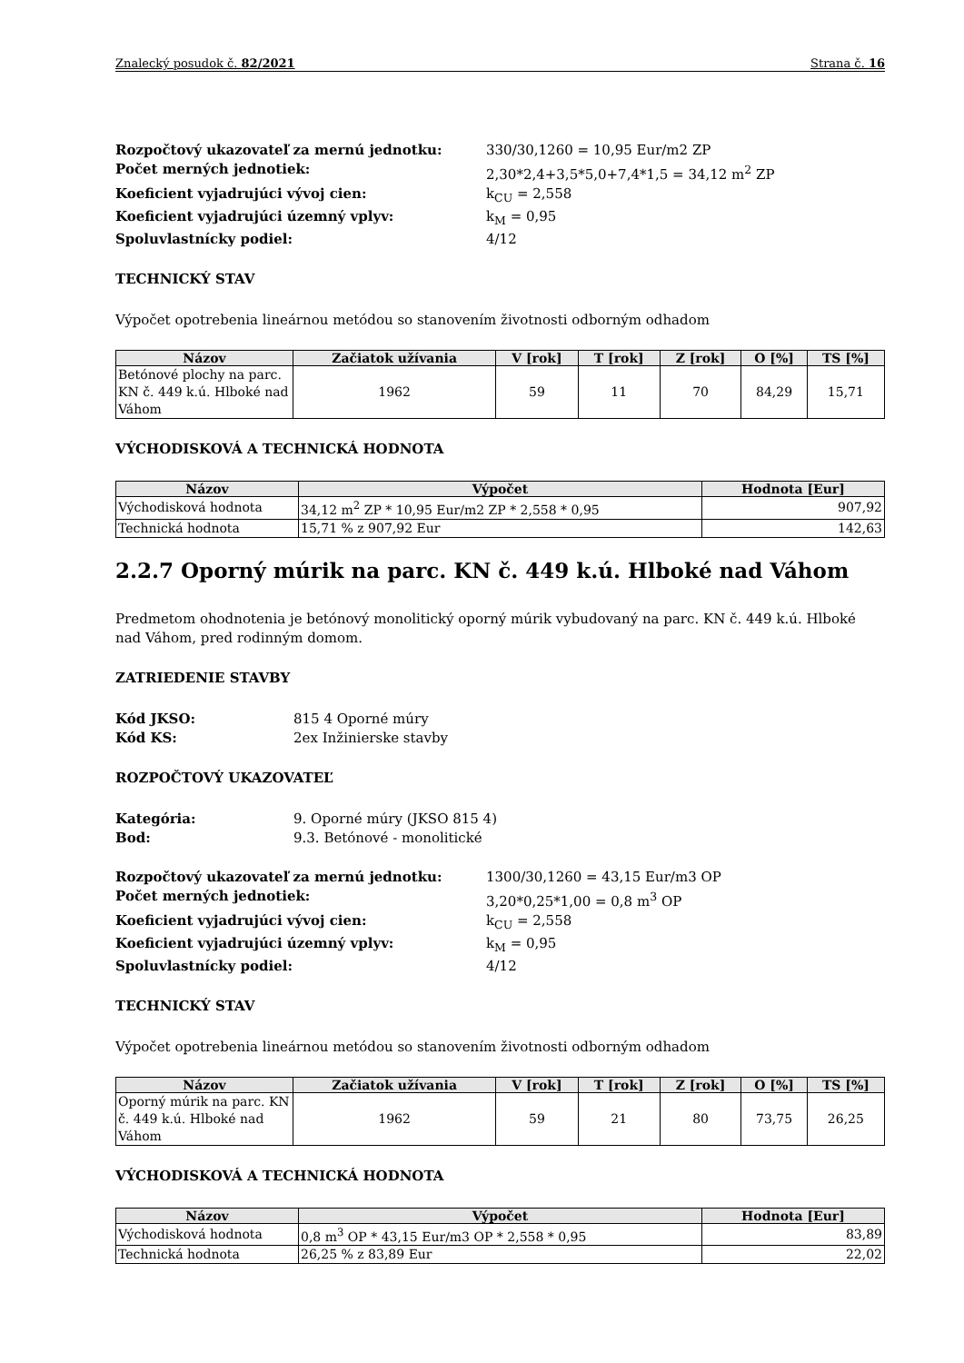Znalecký posudok č. 82/2021 Strana č. 16
Rozpočtový ukazovateľ za mernú jednotku: 330/30,1260 = 10,95 Eur/m2 ZP Počet merných jednotiek: 2,30*2,4+3,5*5,0+7,4*1,5 = 34,12 m<sup>2</sup> ZP Koeficient vyjadrujúci vývoj cien: k<sub>CU</sub> = 2,558 Koeficient vyjadrujúci územný vplyv: k<sub>M</sub> = 0,95 Spoluvlastnícky podiel: 4/12
TECHNICKÝ STAV
Výpočet opotrebenia lineárnou metódou so stanovením životnosti odborným odhadom
| Názov | Začiatok užívania | V [rok] | T [rok] | Z [rok] | O [%] | TS [%] |
| --- | --- | --- | --- | --- | --- | --- |
| Betónové plochy na parc. KN č. 449 k.ú. Hlboké nad Váhom | 1962 | 59 | 11 | 70 | 84,29 | 15,71 |
VÝCHODISKOVÁ A TECHNICKÁ HODNOTA
| Názov | Výpočet | Hodnota [Eur] |
| --- | --- | --- |
| Východisková hodnota | 34,12 m<sup>2</sup> ZP * 10,95 Eur/m2 ZP * 2,558 * 0,95 | 907,92 |
| Technická hodnota | 15,71 % z 907,92 Eur | 142,63 |
2.2.7 Oporný múrik na parc. KN č. 449 k.ú. Hlboké nad Váhom
Predmetom ohodnotenia je betónový monolitický oporný múrik vybudovaný na parc. KN č. 449 k.ú. Hlboké nad Váhom, pred rodinným domom.
ZATRIEDENIE STAVBY
Kód JKSO: 815 4 Oporné múry Kód KS: 2ex Inžinierske stavby
ROZPOČTOVÝ UKAZOVATEĽ
Kategória: 9. Oporné múry (JKSO 815 4) Bod: 9.3. Betónové - monolitické
Rozpočtový ukazovateľ za mernú jednotku: 1300/30,1260 = 43,15 Eur/m3 OP Počet merných jednotiek: 3,20*0,25*1,00 = 0,8 m<sup>3</sup> OP Koeficient vyjadrujúci vývoj cien: k<sub>CU</sub> = 2,558 Koeficient vyjadrujúci územný vplyv: k<sub>M</sub> = 0,95 Spoluvlastnícky podiel: 4/12
TECHNICKÝ STAV
Výpočet opotrebenia lineárnou metódou so stanovením životnosti odborným odhadom
| Názov | Začiatok užívania | V [rok] | T [rok] | Z [rok] | O [%] | TS [%] |
| --- | --- | --- | --- | --- | --- | --- |
| Oporný múrik na parc. KN č. 449 k.ú. Hlboké nad Váhom | 1962 | 59 | 21 | 80 | 73,75 | 26,25 |
VÝCHODISKOVÁ A TECHNICKÁ HODNOTA
| Názov | Výpočet | Hodnota [Eur] |
| --- | --- | --- |
| Východisková hodnota | 0,8 m<sup>3</sup> OP * 43,15 Eur/m3 OP * 2,558 * 0,95 | 83,89 |
| Technická hodnota | 26,25 % z 83,89 Eur | 22,02 |